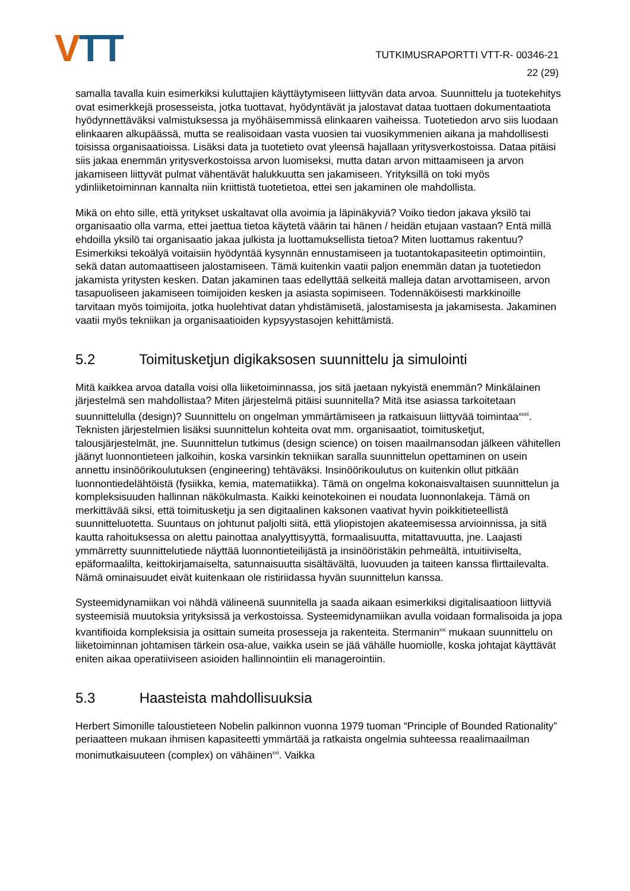VTT
TUTKIMUSRAPORTTI VTT-R- 00346-21
22 (29)
samalla tavalla kuin esimerkiksi kuluttajien käyttäytymiseen liittyvän data arvoa. Suunnittelu ja tuotekehitys ovat esimerkkejä prosesseista, jotka tuottavat, hyödyntävät ja jalostavat dataa tuottaen dokumentaatiota hyödynnettäväksi valmistuksessa ja myöhäisemmissä elinkaaren vaiheissa. Tuotetiedon arvo siis luodaan elinkaaren alkupäässä, mutta se realisoidaan vasta vuosien tai vuosikymmenien aikana ja mahdollisesti toisissa organisaatioissa. Lisäksi data ja tuotetieto ovat yleensä hajallaan yritysverkostoissa. Dataa pitäisi siis jakaa enemmän yritysverkostoissa arvon luomiseksi, mutta datan arvon mittaamiseen ja arvon jakamiseen liittyvät pulmat vähentävät halukkuutta sen jakamiseen. Yrityksillä on toki myös ydinliiketoiminnan kannalta niin kriittistä tuotetietoa, ettei sen jakaminen ole mahdollista.
Mikä on ehto sille, että yritykset uskaltavat olla avoimia ja läpinäkyviä? Voiko tiedon jakava yksilö tai organisaatio olla varma, ettei jaettua tietoa käytetä väärin tai hänen / heidän etujaan vastaan? Entä millä ehdoilla yksilö tai organisaatio jakaa julkista ja luottamuksellista tietoa? Miten luottamus rakentuu? Esimerkiksi tekoälyä voitaisiin hyödyntää kysynnän ennustamiseen ja tuotantokapasiteetin optimointiin, sekä datan automaattiseen jalostamiseen. Tämä kuitenkin vaatii paljon enemmän datan ja tuotetiedon jakamista yritysten kesken. Datan jakaminen taas edellyttää selkeitä malleja datan arvottamiseen, arvon tasapuoliseen jakamiseen toimijoiden kesken ja asiasta sopimiseen. Todennäköisesti markkinoille tarvitaan myös toimijoita, jotka huolehtivat datan yhdistämisetä, jalostamisesta ja jakamisesta. Jakaminen vaatii myös tekniikan ja organisaatioiden kypsyystasojen kehittämistä.
5.2 Toimitusketjun digikaksosen suunnittelu ja simulointi
Mitä kaikkea arvoa datalla voisi olla liiketoiminnassa, jos sitä jaetaan nykyistä enemmän? Minkälainen järjestelmä sen mahdollistaa? Miten järjestelmä pitäisi suunnitella? Mitä itse asiassa tarkoitetaan suunnittelulla (design)? Suunnittelu on ongelman ymmärtämiseen ja ratkaisuun liittyvää toimintaa<sup>xxxii</sup>. Teknisten järjestelmien lisäksi suunnittelun kohteita ovat mm. organisaatiot, toimitusketjut, talousjärjestelmät, jne. Suunnittelun tutkimus (design science) on toisen maailmansodan jälkeen vähitellen jäänyt luonnontieteen jalkoihin, koska varsinkin tekniikan saralla suunnittelun opettaminen on usein annettu insinöörikoulutuksen (engineering) tehtäväksi. Insinöörikoulutus on kuitenkin ollut pitkään luonnontiedelähtöistä (fysiikka, kemia, matematiikka). Tämä on ongelma kokonaisvaltaisen suunnittelun ja kompleksisuuden hallinnan näkökulmasta. Kaikki keinotekoinen ei noudata luonnonlakeja. Tämä on merkittävää siksi, että toimitusketju ja sen digitaalinen kaksonen vaativat hyvin poikkitieteellistä suunnitteluotetta. Suuntaus on johtunut paljolti siitä, että yliopistojen akateemisessa arvioinnissa, ja sitä kautta rahoituksessa on alettu painottaa analyyttisyyttä, formaalisuutta, mitattavuutta, jne. Laajasti ymmärretty suunnittelutiede näyttää luonnontieteilijästä ja insinööristäkin pehmeältä, intuitiiviselta, epäformaalilta, keittokirjamaiselta, satunnaisuutta sisältävältä, luovuuden ja taiteen kanssa flirttailevalta. Nämä ominaisuudet eivät kuitenkaan ole ristiriidassa hyvän suunnittelun kanssa.
Systeemidynamiikan voi nähdä välineenä suunnitella ja saada aikaan esimerkiksi digitalisaatioon liittyviä systeemisiä muutoksia yrityksissä ja verkostoissa. Systeemidynamiikan avulla voidaan formalisoida ja jopa kvantifioida kompleksisia ja osittain sumeita prosesseja ja rakenteita. Stermanin<sup>xxi</sup> mukaan suunnittelu on liiketoiminnan johtamisen tärkein osa-alue, vaikka usein se jää vähälle huomiolle, koska johtajat käyttävät eniten aikaa operatiiviseen asioiden hallinnointiin eli managerointiin.
5.3 Haasteista mahdollisuuksia
Herbert Simonille taloustieteen Nobelin palkinnon vuonna 1979 tuoman “Principle of Bounded Rationality” periaatteen mukaan ihmisen kapasiteetti ymmärtää ja ratkaista ongelmia suhteessa reaalimaailman monimutkaisuuteen (complex) on vähäinen<sup>xxi</sup>. Vaikka